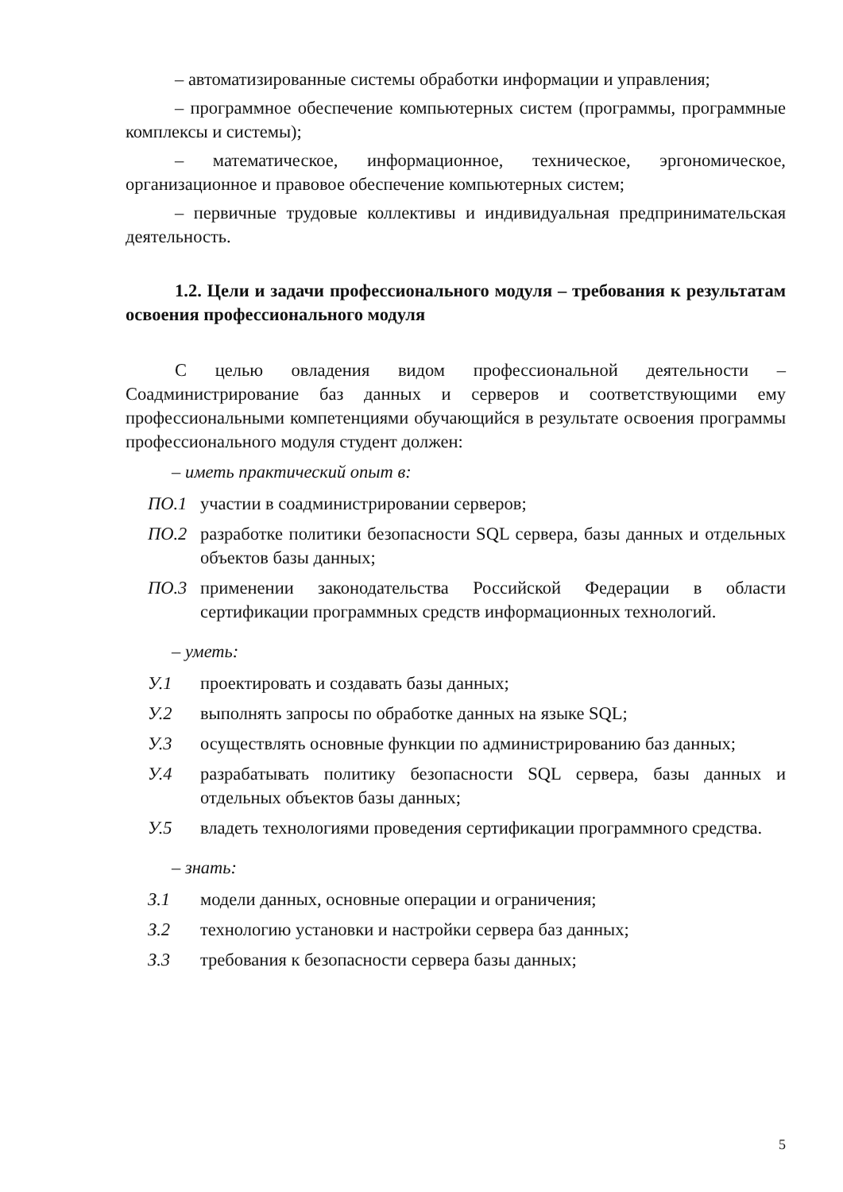– автоматизированные системы обработки информации и управления;
– программное обеспечение компьютерных систем (программы, программные комплексы и системы);
– математическое, информационное, техническое, эргономическое, организационное и правовое обеспечение компьютерных систем;
– первичные трудовые коллективы и индивидуальная предпринимательская деятельность.
1.2. Цели и задачи профессионального модуля – требования к результатам освоения профессионального модуля
С целью овладения видом профессиональной деятельности – Соадминистрирование баз данных и серверов и соответствующими ему профессиональными компетенциями обучающийся в результате освоения программы профессионального модуля студент должен:
– иметь практический опыт в:
ПО.1 участии в соадминистрировании серверов;
ПО.2 разработке политики безопасности SQL сервера, базы данных и отдельных объектов базы данных;
ПО.3 применении законодательства Российской Федерации в области сертификации программных средств информационных технологий.
– уметь:
У.1 проектировать и создавать базы данных;
У.2 выполнять запросы по обработке данных на языке SQL;
У.3 осуществлять основные функции по администрированию баз данных;
У.4 разрабатывать политику безопасности SQL сервера, базы данных и отдельных объектов базы данных;
У.5 владеть технологиями проведения сертификации программного средства.
– знать:
З.1 модели данных, основные операции и ограничения;
З.2 технологию установки и настройки сервера баз данных;
З.3 требования к безопасности сервера базы данных;
5